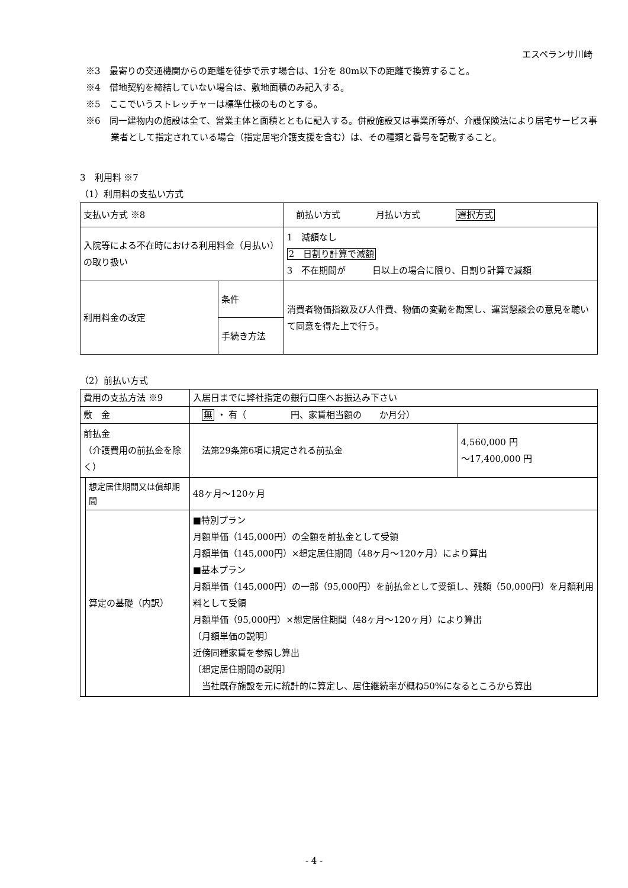エスペランサ川崎
※3　最寄りの交通機関からの距離を徒歩で示す場合は、1分を 80m以下の距離で換算すること。
※4　借地契約を締結していない場合は、敷地面積のみ記入する。
※5　ここでいうストレッチャーは標準仕様のものとする。
※6　同一建物内の施設は全て、営業主体と面積とともに記入する。併設施設又は事業所等が、介護保険法により居宅サービス事業者として指定されている場合（指定居宅介護支援を含む）は、その種類と番号を記載すること。
3　利用料 ※7
（1）利用料の支払い方式
| 支払い方式 ※8 | | 前払い方式 月払い方式 選択方式 |
| 入院等による不在時における利用料金（月払い）の取り扱い | | 1 減額なし 2 日割り計算で減額 3 不在期間が 日以上の場合に限り、日割り計算で減額 |
| 利用料金の改定 | 条件 | 消費者物価指数及び人件費、物価の変動を勘案し、運営懇談会の意見を聴いて同意を得た上で行う。 |
| | 手続き方法 | |
（2）前払い方式
| 費用の支払方法 ※9 | | 入居日までに弊社指定の銀行口座へお振込み下さい | |
| 敷 金 | | 無 ・ 有（ 円、家賃相当額の か月分） | |
| 前払金 （介護費用の前払金を除く） | | 法第29条第6項に規定される前払金 | 4,560,000 円 ～17,400,000 円 |
| | 想定居住期間又は償却期間 | 48ヶ月～120ヶ月 | |
| | 算定の基礎（内訳） | ■特別プラン 月額単価（145,000円）の全額を前払金として受領 月額単価（145,000円）×想定居住期間（48ヶ月～120ヶ月）により算出 ■基本プラン 月額単価（145,000円）の一部（95,000円）を前払金として受領し、残額（50,000円）を月額利用料として受領 月額単価（95,000円）×想定居住期間（48ヶ月～120ヶ月）により算出 〔月額単価の説明〕 近傍同種家賃を参照し算出 〔想定居住期間の説明〕 当社既存施設を元に統計的に算定し、居住継続率が概ね50%になるところから算出 | |
- 4 -